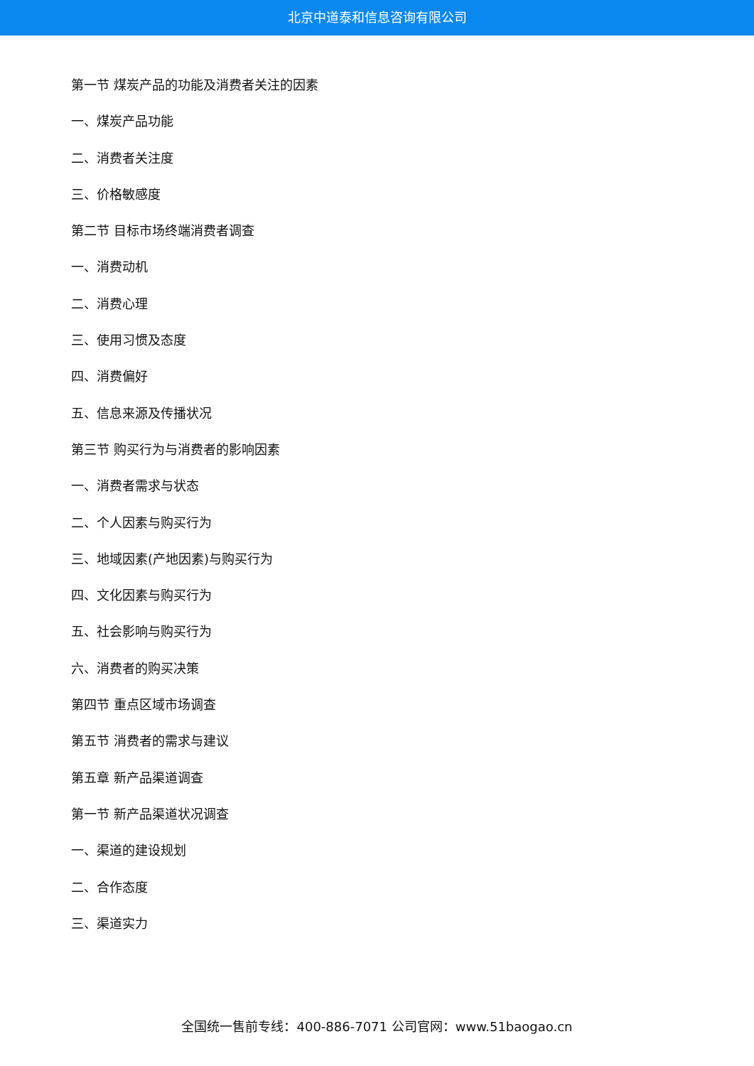北京中道泰和信息咨询有限公司
第一节 煤炭产品的功能及消费者关注的因素
一、煤炭产品功能
二、消费者关注度
三、价格敏感度
第二节 目标市场终端消费者调查
一、消费动机
二、消费心理
三、使用习惯及态度
四、消费偏好
五、信息来源及传播状况
第三节 购买行为与消费者的影响因素
一、消费者需求与状态
二、个人因素与购买行为
三、地域因素(产地因素)与购买行为
四、文化因素与购买行为
五、社会影响与购买行为
六、消费者的购买决策
第四节 重点区域市场调查
第五节 消费者的需求与建议
第五章 新产品渠道调查
第一节 新产品渠道状况调查
一、渠道的建设规划
二、合作态度
三、渠道实力
全国统一售前专线：400-886-7071 公司官网：www.51baogao.cn